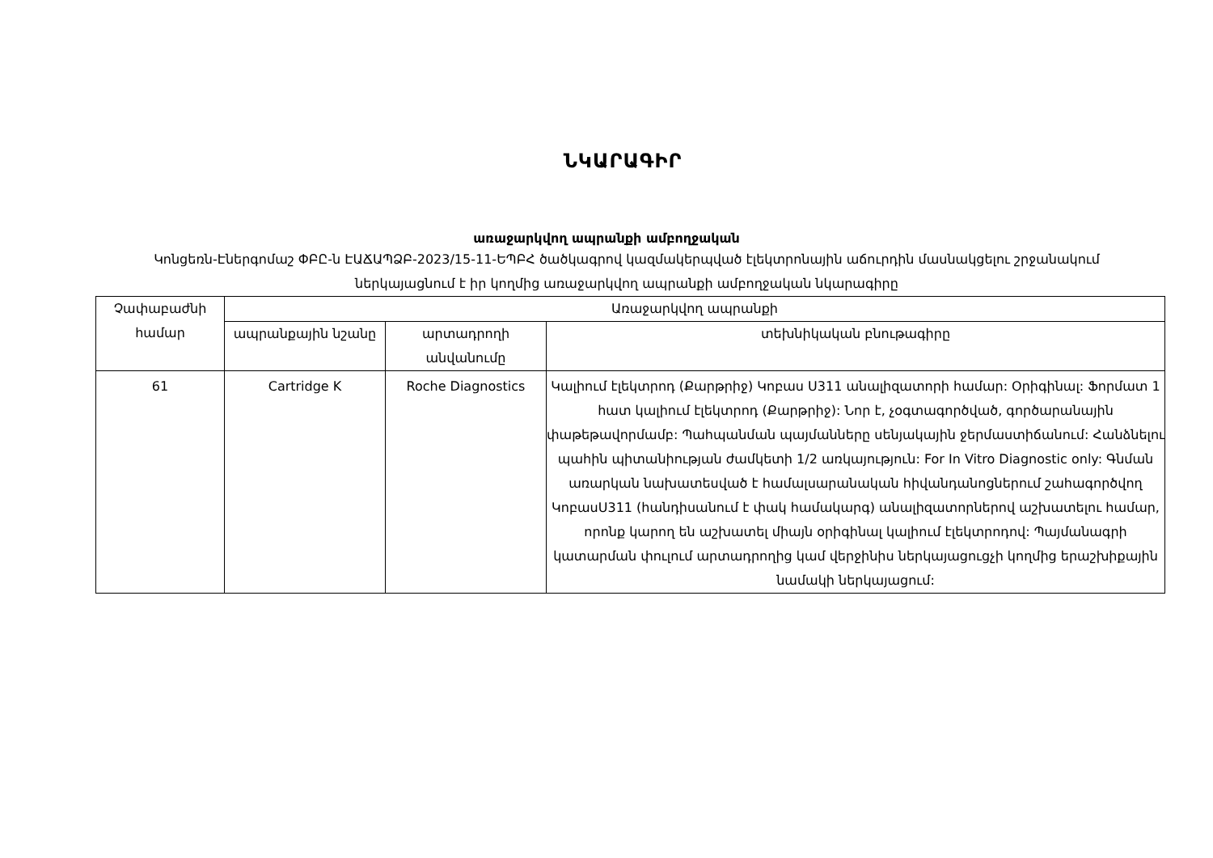ՆԿԱՐԱԳԻՐ
առաջարկվող ապրանքի ամբողջական
Կոնցեռն-Էներգոմաշ ՓԲԸ-ն ԷԱՃԱՊՁԲ-2023/15-11-ԵՊԲՀ ծածկագրով կազմակերպված էլեկտրոնային աճուրդին մասնակցելու շրջանակում ներկայացնում է իր կողմից առաջարկվող ապրանքի ամբողջական նկարագիրը
| Չափաբաժնի համար | Առաջարկվող ապրանքի | | |
| --- | --- | --- | --- |
| | ապրանքային նշանը | արտադրողի անվանումը | տեխնիկական բնութագիրը |
| 61 | Cartridge K | Roche Diagnostics | Կալիում էլեկտրոդ (Քարթրիջ) Կոբաս Ս311 անալիզատորի համար: Օրիգինալ: Ֆորմատ 1 հատ կալիում էլեկտրոդ (Քարթրիջ): Նոր է, չօգտագործված, գործարանային փաթեթավորմամբ: Պահպանման պայմանները սենյակային ջերմաստիճանում: Հանձնելու պահին պիտանիության ժամկետի 1/2 առկայություն: For In Vitro Diagnostic only: Գնման առարկան նախատեսված է համալսարանական հիվանդանոցներում շահագործվող ԿոբասՍ311 (հանդիսանում է փակ համակարգ) անալիզատորներով աշխատելու համար, որոնք կարող են աշխատել միայն օրիգինալ կալիում էլեկտրոդով: Պայմանագրի կատարման փուլում արտադրողից կամ վերջինիս ներկայացուցչի կողմից երաշխիքային նամակի ներկայացում: |